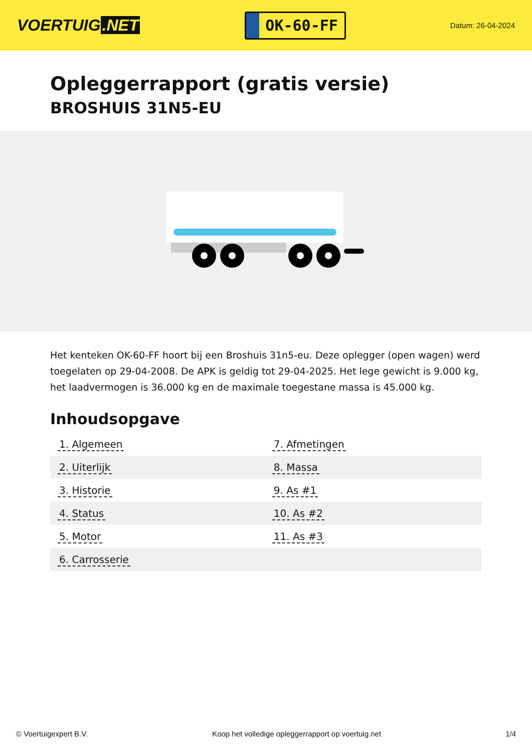VOERTUIG.NET
OK-60-FF
Datum: 26-04-2024
Opleggerrapport (gratis versie)
BROSHUIS 31N5-EU
Het kenteken OK-60-FF hoort bij een Broshuis 31n5-eu. Deze oplegger (open wagen) werd toegelaten op 29-04-2008. De APK is geldig tot 29-04-2025. Het lege gewicht is 9.000 kg, het laadvermogen is 36.000 kg en de maximale toegestane massa is 45.000 kg.
Inhoudsopgave
| 1. Algemeen | 7. Afmetingen |
| 2. Uiterlijk | 8. Massa |
| 3. Historie | 9. As #1 |
| 4. Status | 10. As #2 |
| 5. Motor | 11. As #3 |
| 6. Carrosserie | |
© Voertuigexpert B.V. Koop het volledige opleggerrapport op voertuig.net 1/4